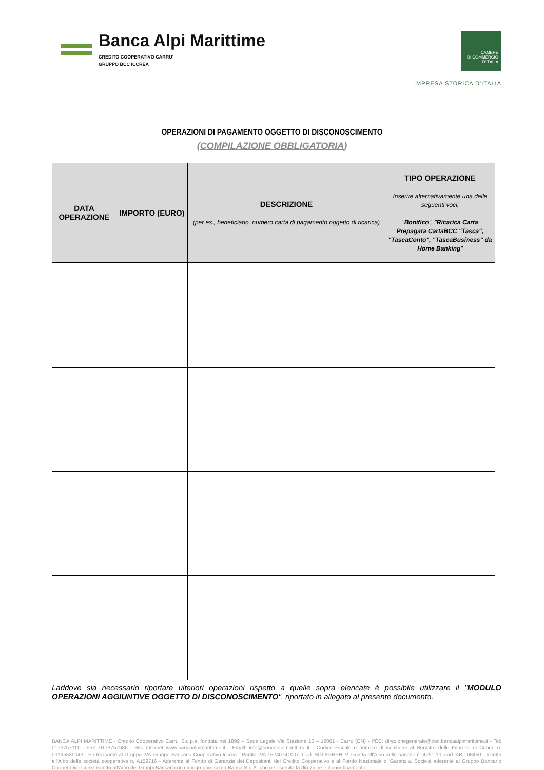Banca Alpi Marittime
CREDITO COOPERATIVO CARRU'
GRUPPO BCC ICCREA
CAMERE
DI COMMERCIO
D'ITALIA
IMPRESA STORICA D'ITALIA
OPERAZIONI DI PAGAMENTO OGGETTO DI DISCONOSCIMENTO
(COMPILAZIONE OBBLIGATORIA)
| DATA OPERAZIONE | IMPORTO (EURO) | DESCRIZIONE (per es., beneficiario, numero carta di pagamento oggetto di ricarica) | TIPO OPERAZIONE Inserire alternativamente una delle seguenti voci: " Bonifico ", " Ricarica Carta Prepagata CartaBCC "Tasca", "TascaConto", "TascaBusiness" da Home Banking " |
| --- | --- | --- | --- |
Laddove sia necessario riportare ulteriori operazioni rispetto a quelle sopra elencate è possibile utilizzare il "MODULO OPERAZIONI AGGIUNTIVE OGGETTO DI DISCONOSCIMENTO", riportato in allegato al presente documento.
BANCA ALPI MARITTIME - Credito Cooperativo Carru' S.c.p.a. fondata nel 1899 – Sede Legale Via Stazione 10 – 12061 - Carrù (CN) - PEC: direzionegenerale@pec.bancaalpimarittime.it - Tel: 0173757111 - Fax: 0173757686 - Sito Internet www.bancaalpimarittime.it - Email: info@bancaalpimarittime.it - Codice Fiscale e numero di iscrizione al Registro delle Imprese di Cuneo n. 00195530043 - Partecipante al Gruppo IVA Gruppo Bancario Cooperativo Iccrea - Partita IVA 15240741007, Cod. SDI 9GHPHLV. Iscritta all'Albo delle banche n. 4291.10, cod. ABI: 08450 - Iscritta all'Albo delle società cooperative n. A159716 - Aderente al Fondo di Garanzia dei Depositanti del Credito Cooperativo e al Fondo Nazionale di Garanzia. Società aderente al Gruppo Bancario Cooperativo Iccrea iscritto all'Albo dei Gruppi Bancari con capogruppo Iccrea Banca S.p.A- che ne esercita la direzione e il coordinamento.